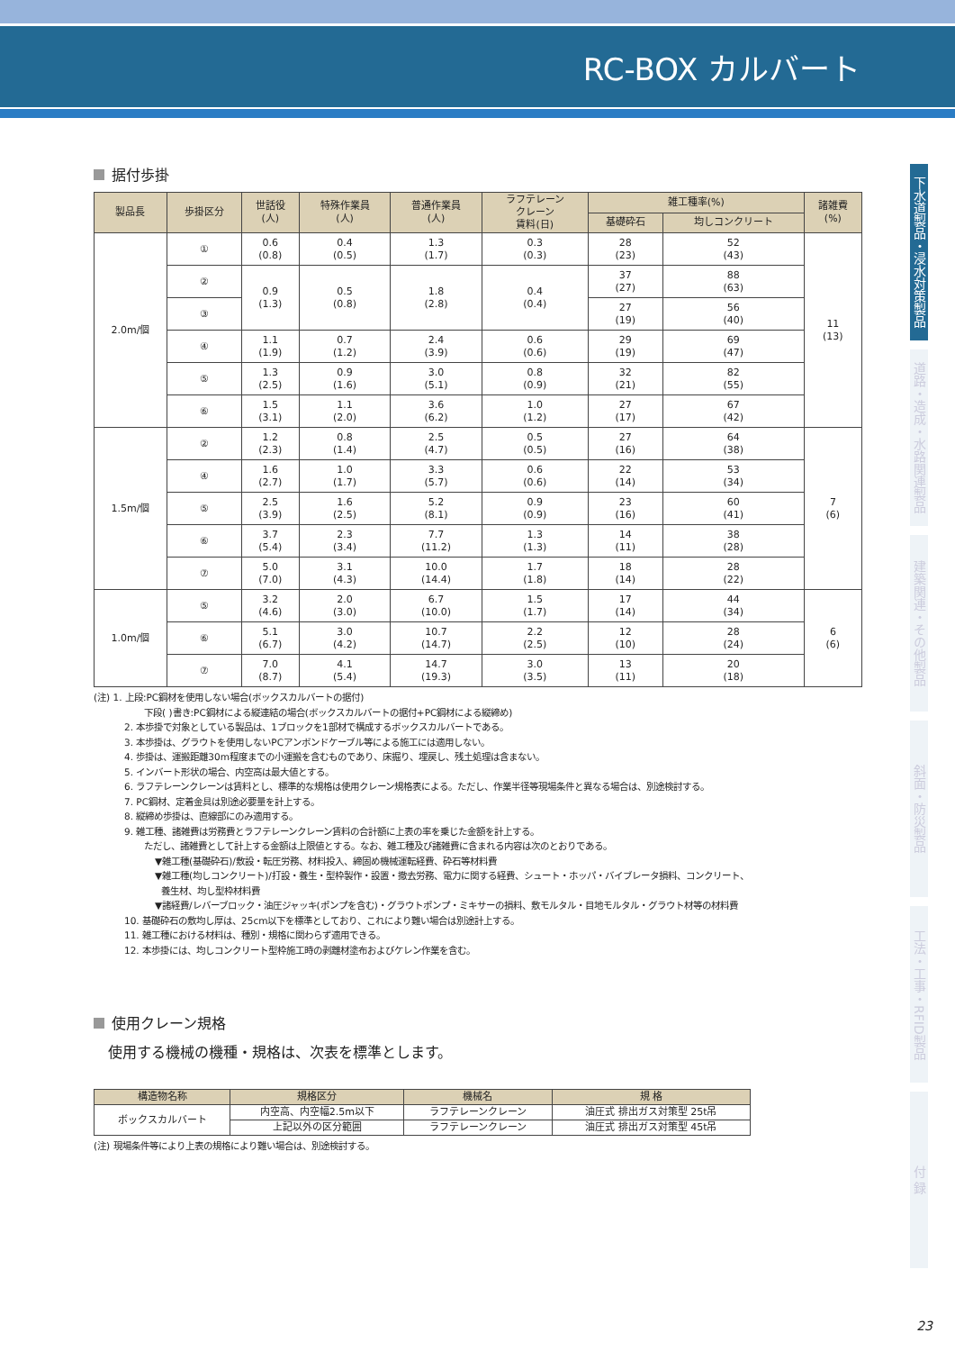RC-BOX カルバート
下水道製品・浸水対策製品
道路・造成・水路関連製品
建築関連・その他製品
斜面・防災製品
工法・工事・RFID製品
付 録
据付歩掛
| 製品長 | 歩掛区分 | 世話役 (人) | 特殊作業員 (人) | 普通作業員 (人) | ラフテレーン クレーン 賃料(日) | 雑工種率(%) | | 諸雑費 (%) |
| --- | --- | --- | --- | --- | --- | --- | --- | --- |
| | | | | | | 基礎砕石 | 均しコンクリート | |
| 2.0m/個 | ① | 0.6 (0.8) | 0.4 (0.5) | 1.3 (1.7) | 0.3 (0.3) | 28 (23) | 52 (43) | 11 (13) |
| | ② | 0.9 (1.3) | 0.5 (0.8) | 1.8 (2.8) | 0.4 (0.4) | 37 (27) | 88 (63) | |
| | ③ | | | | | 27 (19) | 56 (40) | |
| | ④ | 1.1 (1.9) | 0.7 (1.2) | 2.4 (3.9) | 0.6 (0.6) | 29 (19) | 69 (47) | |
| | ⑤ | 1.3 (2.5) | 0.9 (1.6) | 3.0 (5.1) | 0.8 (0.9) | 32 (21) | 82 (55) | |
| | ⑥ | 1.5 (3.1) | 1.1 (2.0) | 3.6 (6.2) | 1.0 (1.2) | 27 (17) | 67 (42) | |
| 1.5m/個 | ② | 1.2 (2.3) | 0.8 (1.4) | 2.5 (4.7) | 0.5 (0.5) | 27 (16) | 64 (38) | 7 (6) |
| | ④ | 1.6 (2.7) | 1.0 (1.7) | 3.3 (5.7) | 0.6 (0.6) | 22 (14) | 53 (34) | |
| | ⑤ | 2.5 (3.9) | 1.6 (2.5) | 5.2 (8.1) | 0.9 (0.9) | 23 (16) | 60 (41) | |
| | ⑥ | 3.7 (5.4) | 2.3 (3.4) | 7.7 (11.2) | 1.3 (1.3) | 14 (11) | 38 (28) | |
| | ⑦ | 5.0 (7.0) | 3.1 (4.3) | 10.0 (14.4) | 1.7 (1.8) | 18 (14) | 28 (22) | |
| 1.0m/個 | ⑤ | 3.2 (4.6) | 2.0 (3.0) | 6.7 (10.0) | 1.5 (1.7) | 17 (14) | 44 (34) | 6 (6) |
| | ⑥ | 5.1 (6.7) | 3.0 (4.2) | 10.7 (14.7) | 2.2 (2.5) | 12 (10) | 28 (24) | |
| | ⑦ | 7.0 (8.7) | 4.1 (5.4) | 14.7 (19.3) | 3.0 (3.5) | 13 (11) | 20 (18) | |
(注) 1. 上段:PC鋼材を使用しない場合(ボックスカルバートの据付)
下段( )書き:PC鋼材による縦連結の場合(ボックスカルバートの据付+PC鋼材による縦締め)
2. 本歩掛で対象としている製品は、1ブロックを1部材で構成するボックスカルバートである。
3. 本歩掛は、グラウトを使用しないPCアンボンドケーブル等による施工には適用しない。
4. 歩掛は、運搬距離30m程度までの小運搬を含むものであり、床掘り、埋戻し、残土処理は含まない。
5. インバート形状の場合、内空高は最大値とする。
6. ラフテレーンクレーンは賃料とし、標準的な規格は使用クレーン規格表による。ただし、作業半径等現場条件と異なる場合は、別途検討する。
7. PC鋼材、定着金具は別途必要量を計上する。
8. 縦締め歩掛は、直線部にのみ適用する。
9. 雑工種、諸雑費は労務費とラフテレーンクレーン賃料の合計額に上表の率を乗じた金額を計上する。
ただし、諸雑費として計上する金額は上限値とする。なお、雑工種及び諸雑費に含まれる内容は次のとおりである。
▼雑工種(基礎砕石)/敷設・転圧労務、材料投入、締固め機械運転経費、砕石等材料費
▼雑工種(均しコンクリート)/打設・養生・型枠製作・設置・撤去労務、電力に関する経費、シュート・ホッパ・バイブレータ損料、コンクリート、
養生材、均し型枠材料費
▼諸経費/レバーブロック・油圧ジャッキ(ポンプを含む)・グラウトポンプ・ミキサーの損料、敷モルタル・目地モルタル・グラウト材等の材料費
10. 基礎砕石の敷均し厚は、25cm以下を標準としており、これにより難い場合は別途計上する。
11. 雑工種における材料は、種別・規格に関わらず適用できる。
12. 本歩掛には、均しコンクリート型枠施工時の剥離材塗布およびケレン作業を含む。
使用クレーン規格
使用する機械の機種・規格は、次表を標準とします。
| 構造物名称 | 規格区分 | 機械名 | 規 格 |
| --- | --- | --- | --- |
| ボックスカルバート | 内空高、内空幅2.5m以下 | ラフテレーンクレーン | 油圧式 排出ガス対策型 25t吊 |
| | 上記以外の区分範囲 | ラフテレーンクレーン | 油圧式 排出ガス対策型 45t吊 |
(注) 現場条件等により上表の規格により難い場合は、別途検討する。
23